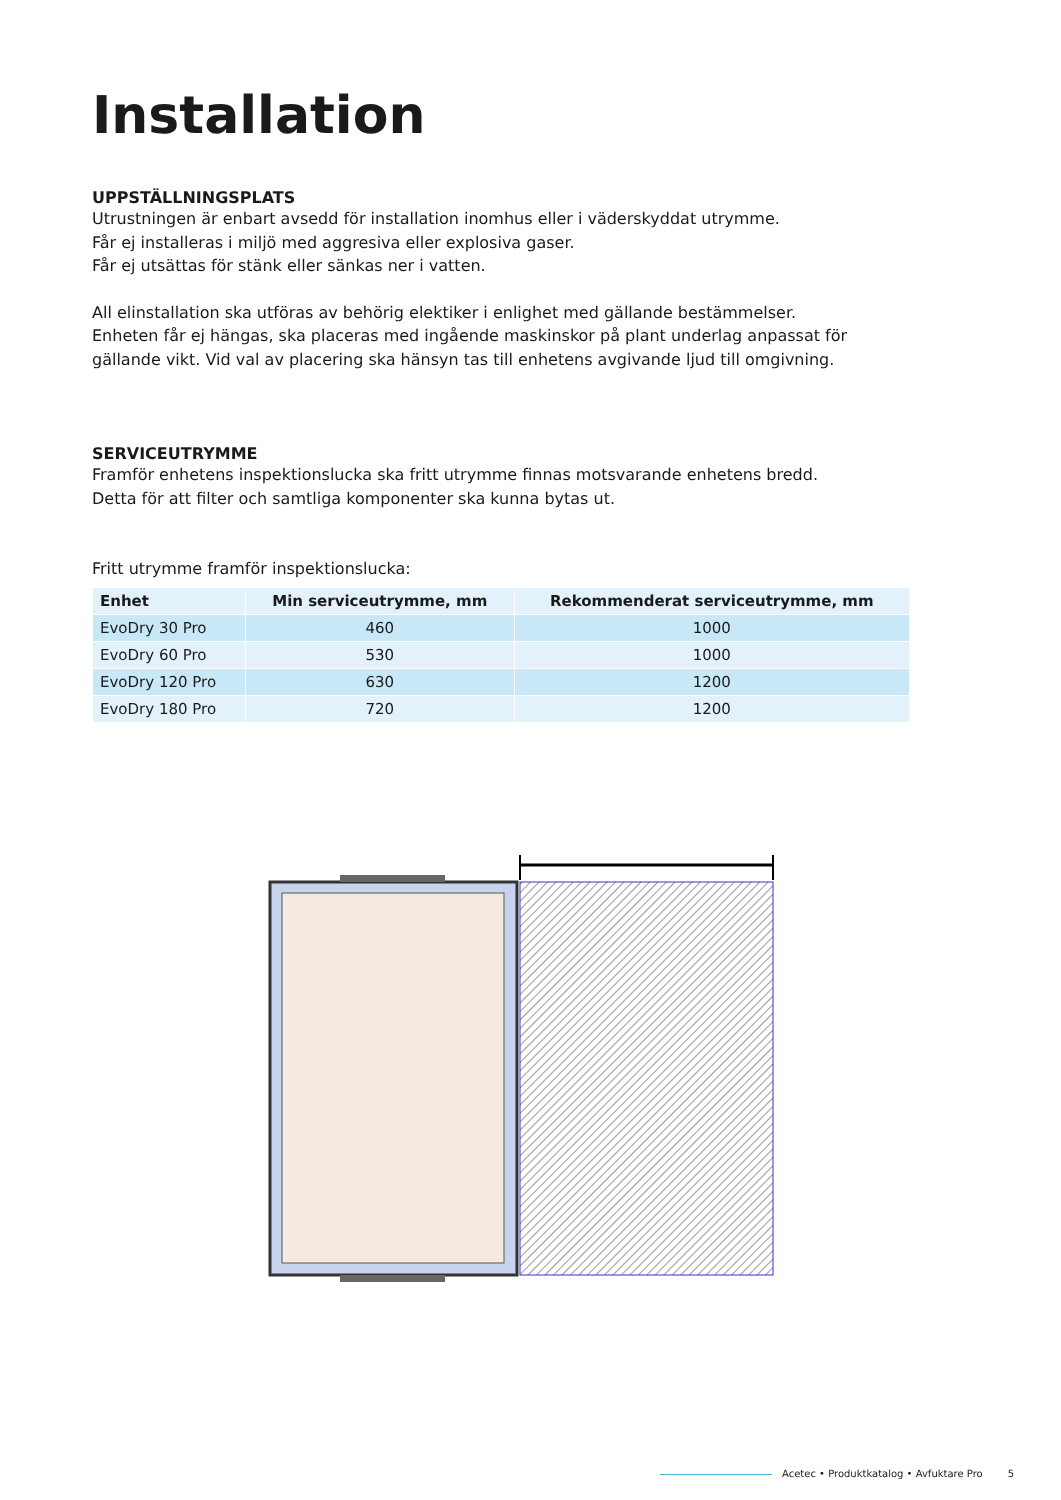Installation
UPPSTÄLLNINGSPLATS
Utrustningen är enbart avsedd för installation inomhus eller i väderskyddat utrymme.
Får ej installeras i miljö med aggresiva eller explosiva gaser.
Får ej utsättas för stänk eller sänkas ner i vatten.
All elinstallation ska utföras av behörig elektiker i enlighet med gällande bestämmelser.
Enheten får ej hängas, ska placeras med ingående maskinskor på plant underlag anpassat för gällande vikt. Vid val av placering ska hänsyn tas till enhetens avgivande ljud till omgivning.
SERVICEUTRYMME
Framför enhetens inspektionslucka ska fritt utrymme finnas motsvarande enhetens bredd.
Detta för att filter och samtliga komponenter ska kunna bytas ut.
Fritt utrymme framför inspektionslucka:
| Enhet | Min serviceutrymme, mm | Rekommenderat serviceutrymme, mm |
| --- | --- | --- |
| EvoDry 30 Pro | 460 | 1000 |
| EvoDry 60 Pro | 530 | 1000 |
| EvoDry 120 Pro | 630 | 1200 |
| EvoDry 180 Pro | 720 | 1200 |
Acetec • Produktkatalog • Avfuktare Pro 5